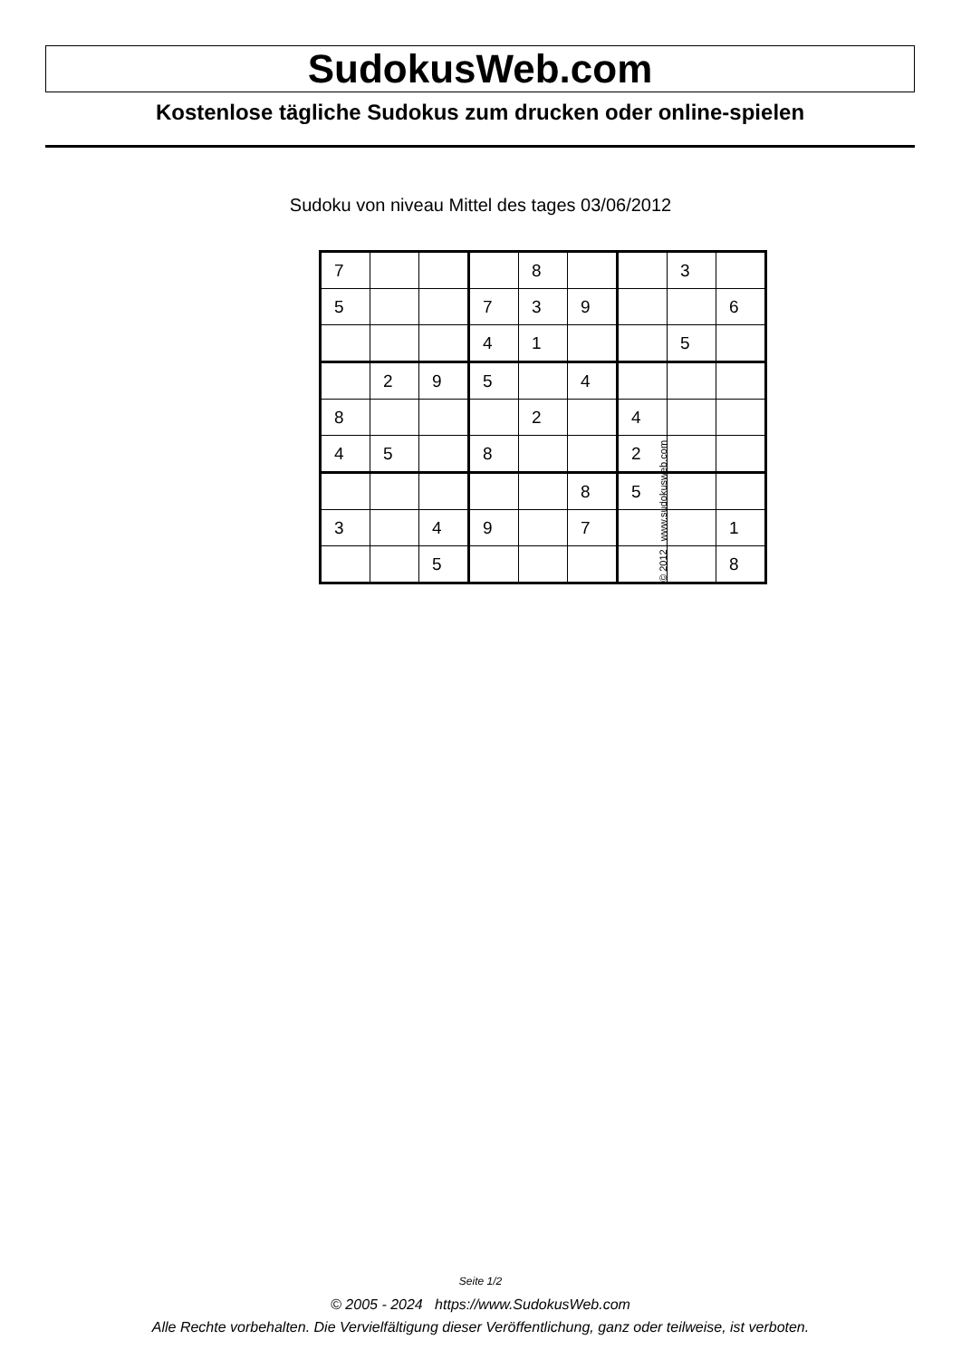SudokusWeb.com
Kostenlose tägliche Sudokus zum drucken oder online-spielen
Sudoku von niveau Mittel des tages 03/06/2012
| 7 | | | | 8 | | | 3 | |
| 5 | | | 7 | 3 | 9 | | | 6 |
| | | | 4 | 1 | | | 5 | |
| | 2 | 9 | 5 | | 4 | | | |
| 8 | | | | 2 | | 4 | | |
| 4 | 5 | | 8 | | | 2 | | |
| | | | | | 8 | 5 | | |
| 3 | | 4 | 9 | | 7 | | | 1 |
| | | 5 | | | | | | 8 |
© 2012 www.sudokusweb.com
Seite 1/2
© 2005 - 2024 https://www.SudokusWeb.com
Alle Rechte vorbehalten. Die Vervielfältigung dieser Veröffentlichung, ganz oder teilweise, ist verboten.